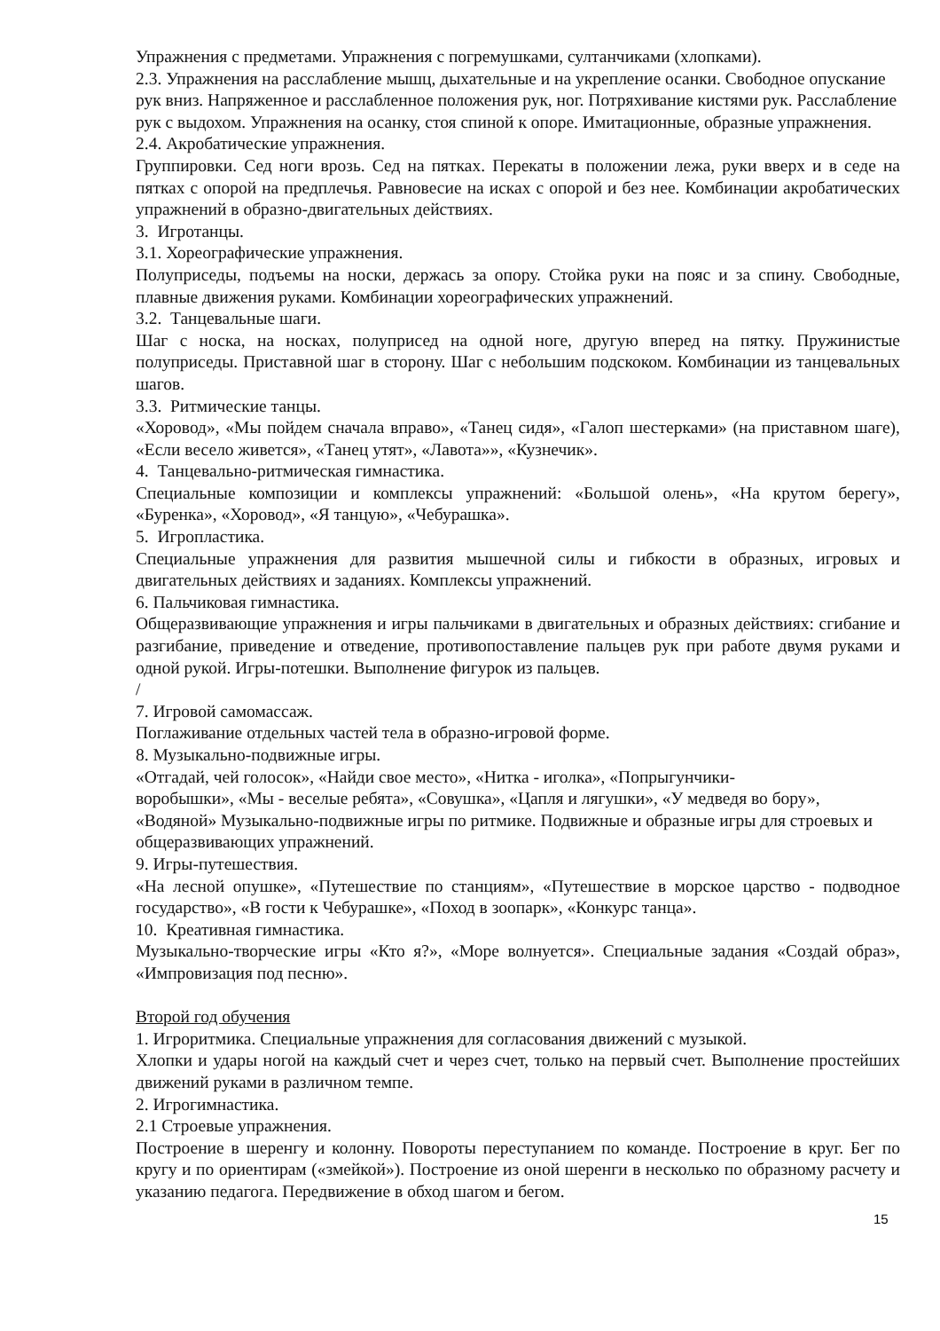Упражнения с предметами. Упражнения с погремушками, султанчиками (хлопками).
2.3. Упражнения на расслабление мышц, дыхательные и на укрепление осанки. Свободное опускание рук вниз. Напряженное и расслабленное положения рук, ног. Потряхивание кистями рук. Расслабление рук с выдохом. Упражнения на осанку, стоя спиной к опоре. Имитационные, образные упражнения.
2.4. Акробатические упражнения.
Группировки. Сед ноги врозь. Сед на пятках. Перекаты в положении лежа, руки вверх и в седе на пятках с опорой на предплечья. Равновесие на исках с опорой и без нее. Комбинации акробатических упражнений в образно-двигательных действиях.
3. Игротанцы.
3.1. Хореографические упражнения.
Полуприседы, подъемы на носки, держась за опору. Стойка руки на пояс и за спину. Свободные, плавные движения руками. Комбинации хореографических упражнений.
3.2. Танцевальные шаги.
Шаг с носка, на носках, полуприсед на одной ноге, другую вперед на пятку. Пружинистые полуприседы. Приставной шаг в сторону. Шаг с небольшим подскоком. Комбинации из танцевальных шагов.
3.3. Ритмические танцы.
«Хоровод», «Мы пойдем сначала вправо», «Танец сидя», «Галоп шестерками» (на приставном шаге), «Если весело живется», «Танец утят», «Лавота»», «Кузнечик».
4. Танцевально-ритмическая гимнастика.
Специальные композиции и комплексы упражнений: «Большой олень», «На крутом берегу», «Буренка», «Хоровод», «Я танцую», «Чебурашка».
5. Игропластика.
Специальные упражнения для развития мышечной силы и гибкости в образных, игровых и двигательных действиях и заданиях. Комплексы упражнений.
6. Пальчиковая гимнастика.
Общеразвивающие упражнения и игры пальчиками в двигательных и образных действиях: сгибание и разгибание, приведение и отведение, противопоставление пальцев рук при работе двумя руками и одной рукой. Игры-потешки. Выполнение фигурок из пальцев.
/
7. Игровой самомассаж.
Поглаживание отдельных частей тела в образно-игровой форме.
8. Музыкально-подвижные игры.
«Отгадай, чей голосок», «Найди свое место», «Нитка - иголка», «Попрыгунчики-
воробышки», «Мы - веселые ребята», «Совушка», «Цапля и лягушки», «У медведя во бору», «Водяной» Музыкально-подвижные игры по ритмике. Подвижные и образные игры для строевых и общеразвивающих упражнений.
9. Игры-путешествия.
«На лесной опушке», «Путешествие по станциям», «Путешествие в морское царство - подводное государство», «В гости к Чебурашке», «Поход в зоопарк», «Конкурс танца».
10. Креативная гимнастика.
Музыкально-творческие игры «Кто я?», «Море волнуется». Специальные задания «Создай образ», «Импровизация под песню».
Второй год обучения
1. Игроритмика. Специальные упражнения для согласования движений с музыкой.
Хлопки и удары ногой на каждый счет и через счет, только на первый счет. Выполнение простейших движений руками в различном темпе.
2. Игрогимнастика.
2.1 Строевые упражнения.
Построение в шеренгу и колонну. Повороты переступанием по команде. Построение в круг. Бег по кругу и по ориентирам («змейкой»). Построение из оной шеренги в несколько по образному расчету и указанию педагога. Передвижение в обход шагом и бегом.
15